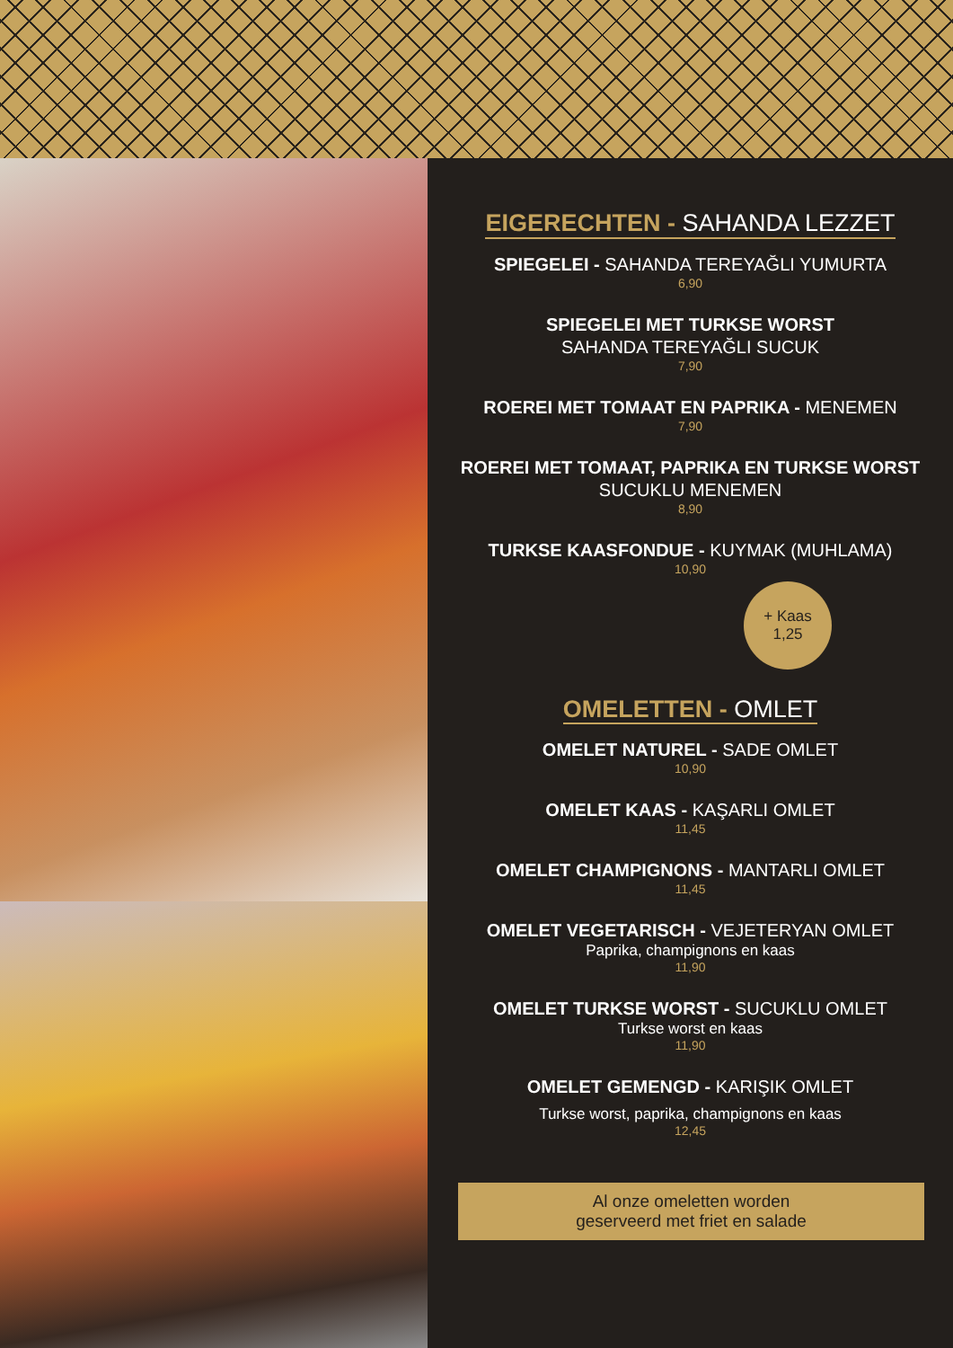EIGERECHTEN - SAHANDA LEZZET
SPIEGELEI - SAHANDA TEREYAĞLI YUMURTA
6,90
SPIEGELEI MET TURKSE WORST
SAHANDA TEREYAĞLI SUCUK
7,90
ROEREI MET TOMAAT EN PAPRIKA - MENEMEN
7,90
ROEREI MET TOMAAT, PAPRIKA EN TURKSE WORST
SUCUKLU MENEMEN
8,90
TURKSE KAASFONDUE - KUYMAK (MUHLAMA)
10,90
+ Kaas
1,25
OMELETTEN - OMLET
OMELET NATUREL - SADE OMLET
10,90
OMELET KAAS - KAŞARLI OMLET
11,45
OMELET CHAMPIGNONS - MANTARLI OMLET
11,45
OMELET VEGETARISCH - VEJETERYAN OMLET
Paprika, champignons en kaas
11,90
OMELET TURKSE WORST - SUCUKLU OMLET
Turkse worst en kaas
11,90
OMELET GEMENGD - KARIŞIK OMLET
Turkse worst, paprika, champignons en kaas
12,45
Al onze omeletten worden
geserveerd met friet en salade